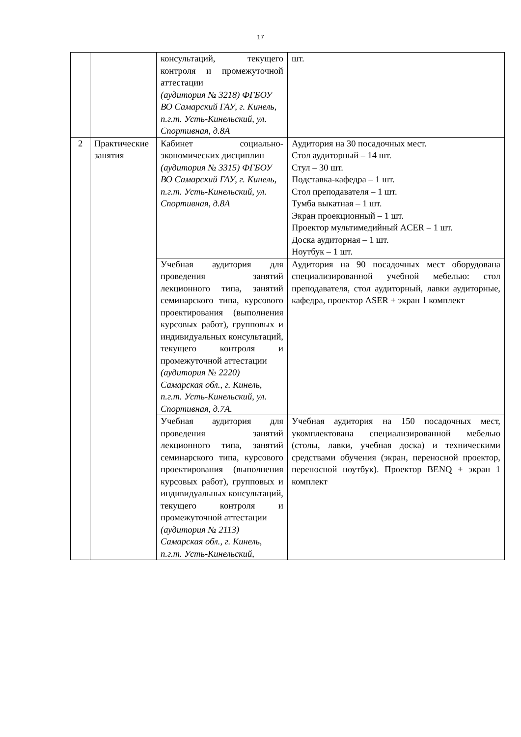17
| | | консультаций, текущего контроля и промежуточной аттестации (аудитория № 3218) ФГБОУ ВО Самарский ГАУ, г. Кинель, п.г.т. Усть-Кинельский, ул. Спортивная, д.8А | шт. |
| 2 | Практические занятия | Кабинет социально-экономических дисциплин (аудитория № 3315) ФГБОУ ВО Самарский ГАУ, г. Кинель, п.г.т. Усть-Кинельский, ул. Спортивная, д.8А | Аудитория на 30 посадочных мест. Стол аудиторный – 14 шт. Стул – 30 шт. Подставка-кафедра – 1 шт. Стол преподавателя – 1 шт. Тумба выкатная – 1 шт. Экран проекционный – 1 шт. Проектор мультимедийный ACER – 1 шт. Доска аудиторная – 1 шт. Ноутбук – 1 шт. |
| | | Учебная аудитория для проведения занятий лекционного типа, занятий семинарского типа, курсового проектирования (выполнения курсовых работ), групповых и индивидуальных консультаций, текущего контроля и промежуточной аттестации (аудитория № 2220) Самарская обл., г. Кинель, п.г.т. Усть-Кинельский, ул. Спортивная, д.7А. | Аудитория на 90 посадочных мест оборудована специализированной учебной мебелью: стол преподавателя, стол аудиторный, лавки аудиторные, кафедра, проектор ASER + экран 1 комплект |
| | | Учебная аудитория для проведения занятий лекционного типа, занятий семинарского типа, курсового проектирования (выполнения курсовых работ), групповых и индивидуальных консультаций, текущего контроля и промежуточной аттестации (аудитория № 2113) Самарская обл., г. Кинель, п.г.т. Усть-Кинельский, | Учебная аудитория на 150 посадочных мест, укомплектована специализированной мебелью (столы, лавки, учебная доска) и техническими средствами обучения (экран, переносной проектор, переносной ноутбук). Проектор BENQ + экран 1 комплект |